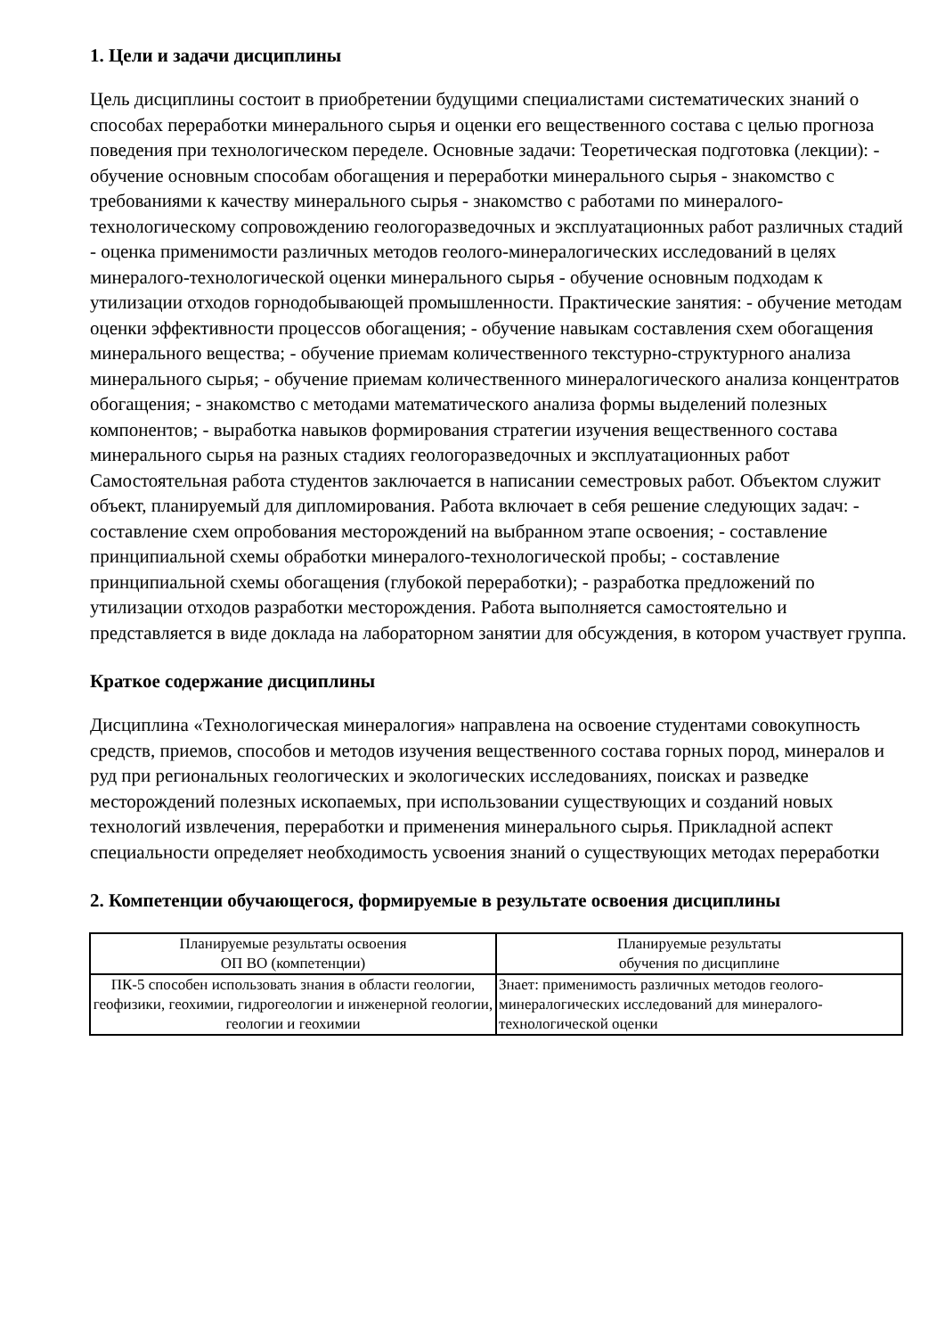1. Цели и задачи дисциплины
Цель дисциплины состоит в приобретении будущими специалистами систематических знаний о способах переработки минерального сырья и оценки его вещественного состава с целью прогноза поведения при технологическом переделе. Основные задачи: Теоретическая подготовка (лекции): - обучение основным способам обогащения и переработки минерального сырья - знакомство с требованиями к качеству минерального сырья - знакомство с работами по минералого-технологическому сопровождению геологоразведочных и эксплуатационных работ различных стадий - оценка применимости различных методов геолого-минералогических исследований в целях минералого-технологической оценки минерального сырья - обучение основным подходам к утилизации отходов горнодобывающей промышленности. Практические занятия: - обучение методам оценки эффективности процессов обогащения; - обучение навыкам составления схем обогащения минерального вещества; - обучение приемам количественного текстурно-структурного анализа минерального сырья; - обучение приемам количественного минералогического анализа концентратов обогащения; - знакомство с методами математического анализа формы выделений полезных компонентов; - выработка навыков формирования стратегии изучения вещественного состава минерального сырья на разных стадиях геологоразведочных и эксплуатационных работ Самостоятельная работа студентов заключается в написании семестровых работ. Объектом служит объект, планируемый для дипломирования. Работа включает в себя решение следующих задач: - составление схем опробования месторождений на выбранном этапе освоения; - составление принципиальной схемы обработки минералого-технологической пробы; - составление принципиальной схемы обогащения (глубокой переработки); - разработка предложений по утилизации отходов разработки месторождения. Работа выполняется самостоятельно и представляется в виде доклада на лабораторном занятии для обсуждения, в котором участвует группа.
Краткое содержание дисциплины
Дисциплина «Технологическая минералогия» направлена на освоение студентами совокупность средств, приемов, способов и методов изучения вещественного состава горных пород, минералов и руд при региональных геологических и экологических исследованиях, поисках и разведке месторождений полезных ископаемых, при использовании существующих и созданий новых технологий извлечения, переработки и применения минерального сырья. Прикладной аспект специальности определяет необходимость усвоения знаний о существующих методах переработки
2. Компетенции обучающегося, формируемые в результате освоения дисциплины
| Планируемые результаты освоения ОП ВО (компетенции) | Планируемые результаты обучения по дисциплине |
| --- | --- |
| ПК-5 способен использовать знания в области геологии, геофизики, геохимии, гидрогеологии и инженерной геологии, геологии и геохимии | Знает: применимость различных методов геолого-минералогических исследований для минералого-технологической оценки |